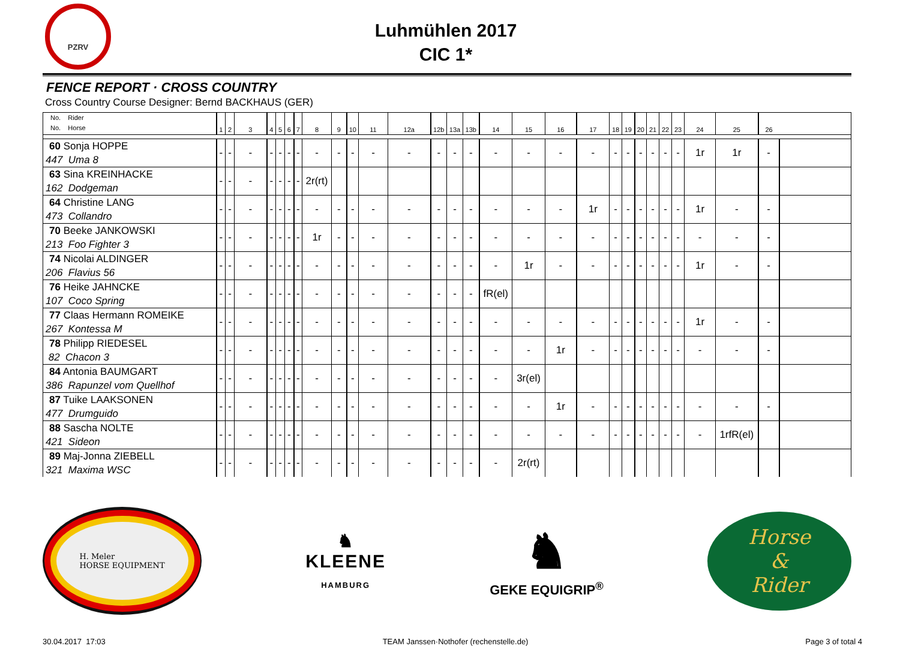PZRV
Luhmühlen 2017
CIC 1*
FENCE REPORT · CROSS COUNTRY
Cross Country Course Designer: Bernd BACKHAUS (GER)
| No. Rider No. Horse | 1 | 2 | 3 | 4 | 5 | 6 | 7 | 8 | 9 | 10 | 11 | 12a | 12b | 13a | 13b | 14 | 15 | 16 | 17 | 18 | 19 | 20 | 21 | 22 | 23 | 24 | 25 | 26 | |
| --- | --- | --- | --- | --- | --- | --- | --- | --- | --- | --- | --- | --- | --- | --- | --- | --- | --- | --- | --- | --- | --- | --- | --- | --- | --- | --- | --- | --- | --- |
| 60 Sonja HOPPE 447 Uma 8 | - | - | - | - | - | - | - | - | - | - | - | - | - | - | - | - | - | - | - | - | - | - | - | - | - | 1r | 1r | - | |
| 63 Sina KREINHACKE 162 Dodgeman | - | - | - | - | - | - | - | 2r(rt) | | | | | | | | | | | | | | | | | | | | | |
| 64 Christine LANG 473 Collandro | - | - | - | - | - | - | - | - | - | - | - | - | - | - | - | - | - | - | 1r | - | - | - | - | - | - | 1r | - | - | |
| 70 Beeke JANKOWSKI 213 Foo Fighter 3 | - | - | - | - | - | - | - | 1r | - | - | - | - | - | - | - | - | - | - | - | - | - | - | - | - | - | - | - | - | |
| 74 Nicolai ALDINGER 206 Flavius 56 | - | - | - | - | - | - | - | - | - | - | - | - | - | - | - | - | 1r | - | - | - | - | - | - | - | - | 1r | - | - | |
| 76 Heike JAHNCKE 107 Coco Spring | - | - | - | - | - | - | - | - | - | - | - | - | - | - | - | fR(el) | | | | | | | | | | | | | |
| 77 Claas Hermann ROMEIKE 267 Kontessa M | - | - | - | - | - | - | - | - | - | - | - | - | - | - | - | - | - | - | - | - | - | - | - | - | - | 1r | - | - | |
| 78 Philipp RIEDESEL 82 Chacon 3 | - | - | - | - | - | - | - | - | - | - | - | - | - | - | - | - | - | 1r | - | - | - | - | - | - | - | - | - | - | |
| 84 Antonia BAUMGART 386 Rapunzel vom Quellhof | - | - | - | - | - | - | - | - | - | - | - | - | - | - | - | - | 3r(el) | | | | | | | | | | | | |
| 87 Tuike LAAKSONEN 477 Drumguido | - | - | - | - | - | - | - | - | - | - | - | - | - | - | - | - | - | 1r | - | - | - | - | - | - | - | - | - | - | |
| 88 Sascha NOLTE 421 Sideon | - | - | - | - | - | - | - | - | - | - | - | - | - | - | - | - | - | - | - | - | - | - | - | - | - | - | 1rfR(el) | | |
| 89 Maj-Jonna ZIEBELL 321 Maxima WSC | - | - | - | - | - | - | - | - | - | - | - | - | - | - | - | - | 2r(rt) | | | | | | | | | | | | |
H. Meler
HORSE EQUIPMENT
♞
KLEENE
HAMBURG
♞
GEKE EQUIGRIP<sup>®</sup>
Horse
&
Rider
30.04.2017 17:03 TEAM Janssen·Nothofer (rechenstelle.de) Page 3 of total 4